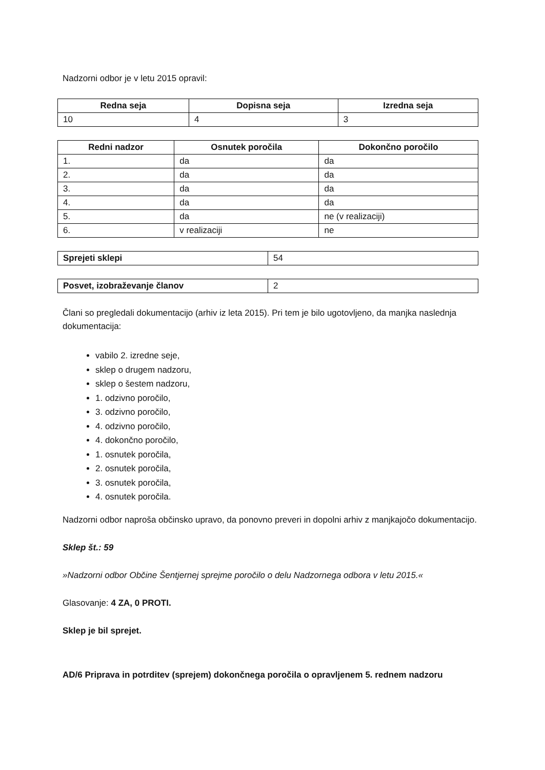Nadzorni odbor je v letu 2015 opravil:
| Redna seja | Dopisna seja | Izredna seja |
| --- | --- | --- |
| 10 | 4 | 3 |
| Redni nadzor | Osnutek poročila | Dokončno poročilo |
| --- | --- | --- |
| 1. | da | da |
| 2. | da | da |
| 3. | da | da |
| 4. | da | da |
| 5. | da | ne (v realizaciji) |
| 6. | v realizaciji | ne |
| Sprejeti sklepi | 54 |
| Posvet, izobraževanje članov | 2 |
Člani so pregledali dokumentacijo (arhiv iz leta 2015). Pri tem je bilo ugotovljeno, da manjka naslednja dokumentacija:
vabilo 2. izredne seje,
sklep o drugem nadzoru,
sklep o šestem nadzoru,
1. odzivno poročilo,
3. odzivno poročilo,
4. odzivno poročilo,
4. dokončno poročilo,
1. osnutek poročila,
2. osnutek poročila,
3. osnutek poročila,
4. osnutek poročila.
Nadzorni odbor naproša občinsko upravo, da ponovno preveri in dopolni arhiv z manjkajočo dokumentacijo.
Sklep št.: 59
»Nadzorni odbor Občine Šentjernej sprejme poročilo o delu Nadzornega odbora v letu 2015.«
Glasovanje: 4 ZA, 0 PROTI.
Sklep je bil sprejet.
AD/6 Priprava in potrditev (sprejem) dokončnega poročila o opravljenem 5. rednem nadzoru